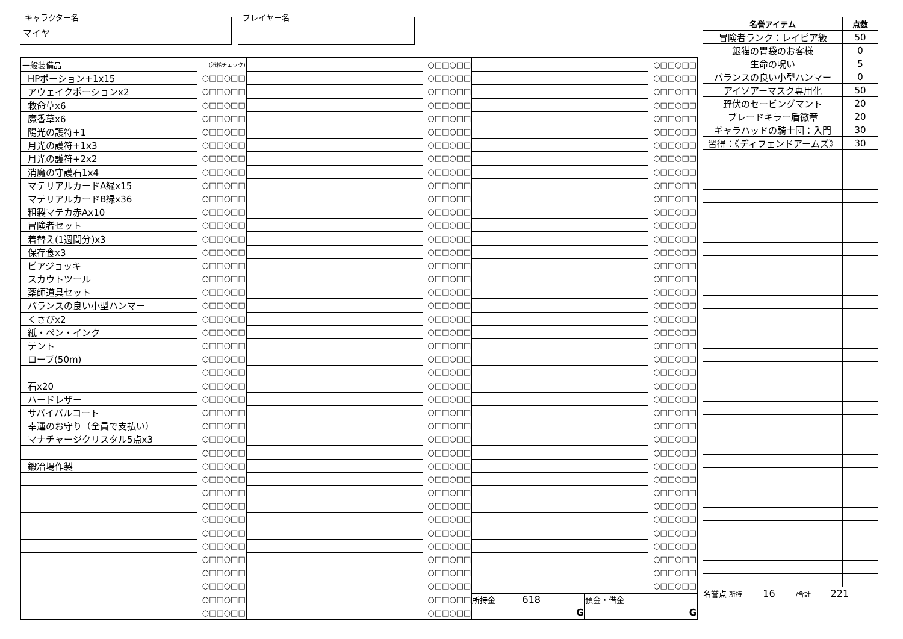キャラクター名
マイヤ
プレイヤー名
| 一般装備品 | (消耗チェック) |
| HPポーション+1x15 | ○□□○□□ |
| アウェイクポーションx2 | ○□□○□□ |
| 救命草x6 | ○□□○□□ |
| 魔香草x6 | ○□□○□□ |
| 陽光の護符+1 | ○□□○□□ |
| 月光の護符+1x3 | ○□□○□□ |
| 月光の護符+2x2 | ○□□○□□ |
| 消魔の守護石1x4 | ○□□○□□ |
| マテリアルカードA緑x15 | ○□□○□□ |
| マテリアルカードB緑x36 | ○□□○□□ |
| 粗製マテカ赤Ax10 | ○□□○□□ |
| 冒険者セット | ○□□○□□ |
| 着替え(1週間分)x3 | ○□□○□□ |
| 保存食x3 | ○□□○□□ |
| ビアジョッキ | ○□□○□□ |
| スカウトツール | ○□□○□□ |
| 薬師道具セット | ○□□○□□ |
| バランスの良い小型ハンマー | ○□□○□□ |
| くさびx2 | ○□□○□□ |
| 紙・ペン・インク | ○□□○□□ |
| テント | ○□□○□□ |
| ロープ(50m) | ○□□○□□ |
| | ○□□○□□ |
| 石x20 | ○□□○□□ |
| ハードレザー | ○□□○□□ |
| サバイバルコート | ○□□○□□ |
| 幸運のお守り（全員で支払い） | ○□□○□□ |
| マナチャージクリスタル5点x3 | ○□□○□□ |
| | ○□□○□□ |
| 鍛冶場作製 | ○□□○□□ |
| | ○□□○□□ |
| | ○□□○□□ |
| | ○□□○□□ |
| | ○□□○□□ |
| | ○□□○□□ |
| | ○□□○□□ |
| | ○□□○□□ |
| | ○□□○□□ |
| | ○□□○□□ |
| | ○□□○□□ |
| | ○□□○□□ |
| | ○□□○□□ |
| | ○□□○□□ |
| | ○□□○□□ |
| | ○□□○□□ |
| | ○□□○□□ |
| | ○□□○□□ |
| | ○□□○□□ |
| | ○□□○□□ |
| | ○□□○□□ |
| | ○□□○□□ |
| | ○□□○□□ |
| | ○□□○□□ |
| | ○□□○□□ |
| | ○□□○□□ |
| | ○□□○□□ |
| | ○□□○□□ |
| | ○□□○□□ |
| | ○□□○□□ |
| | ○□□○□□ |
| | ○□□○□□ |
| | ○□□○□□ |
| | ○□□○□□ |
| | ○□□○□□ |
| | ○□□○□□ |
| | ○□□○□□ |
| | ○□□○□□ |
| | ○□□○□□ |
| | ○□□○□□ |
| | ○□□○□□ |
| | ○□□○□□ |
| | ○□□○□□ |
| | ○□□○□□ |
| | ○□□○□□ |
| | ○□□○□□ |
| | ○□□○□□ |
| | ○□□○□□ |
| | ○□□○□□ |
| | ○□□○□□ |
| | ○□□○□□ |
| | ○□□○□□ |
| | ○□□○□□ |
| | ○□□○□□ |
| | ○□□○□□ |
| | ○□□○□□ |
| | ○□□○□□ |
| | ○□□○□□ |
| | ○□□○□□ |
| | ○□□○□□ |
| | ○□□○□□ |
| | ○□□○□□ |
| | ○□□○□□ |
| | ○□□○□□ |
| | ○□□○□□ |
| | ○□□○□□ |
| | ○□□○□□ |
| | ○□□○□□ |
| | ○□□○□□ |
| | ○□□○□□ |
| | ○□□○□□ |
| | ○□□○□□ |
| | ○□□○□□ |
| | ○□□○□□ |
| | ○□□○□□ |
| | ○□□○□□ |
| | ○□□○□□ |
| | ○□□○□□ |
| | ○□□○□□ |
| | ○□□○□□ |
| | ○□□○□□ |
| | ○□□○□□ |
| | ○□□○□□ |
| | ○□□○□□ |
| | ○□□○□□ |
| | ○□□○□□ |
| | ○□□○□□ |
| | ○□□○□□ |
| | ○□□○□□ |
| | ○□□○□□ |
| | ○□□○□□ |
| | ○□□○□□ |
| | ○□□○□□ |
| | ○□□○□□ |
| 所持金 618 G | 預金・借金 G |
| 名誉アイテム | 点数 |
| --- | --- |
| 冒険者ランク：レイピア級 | 50 |
| 銀猫の胃袋のお客様 | 0 |
| 生命の呪い | 5 |
| バランスの良い小型ハンマー | 0 |
| アイソアーマスク専用化 | 50 |
| 野伏のセービングマント | 20 |
| ブレードキラー盾徽章 | 20 |
| ギャラハッドの騎士団：入門 | 30 |
| 習得：《ディフェンドアームズ》 | 30 |
| 名誉点 所持 16 /合計 221 | |